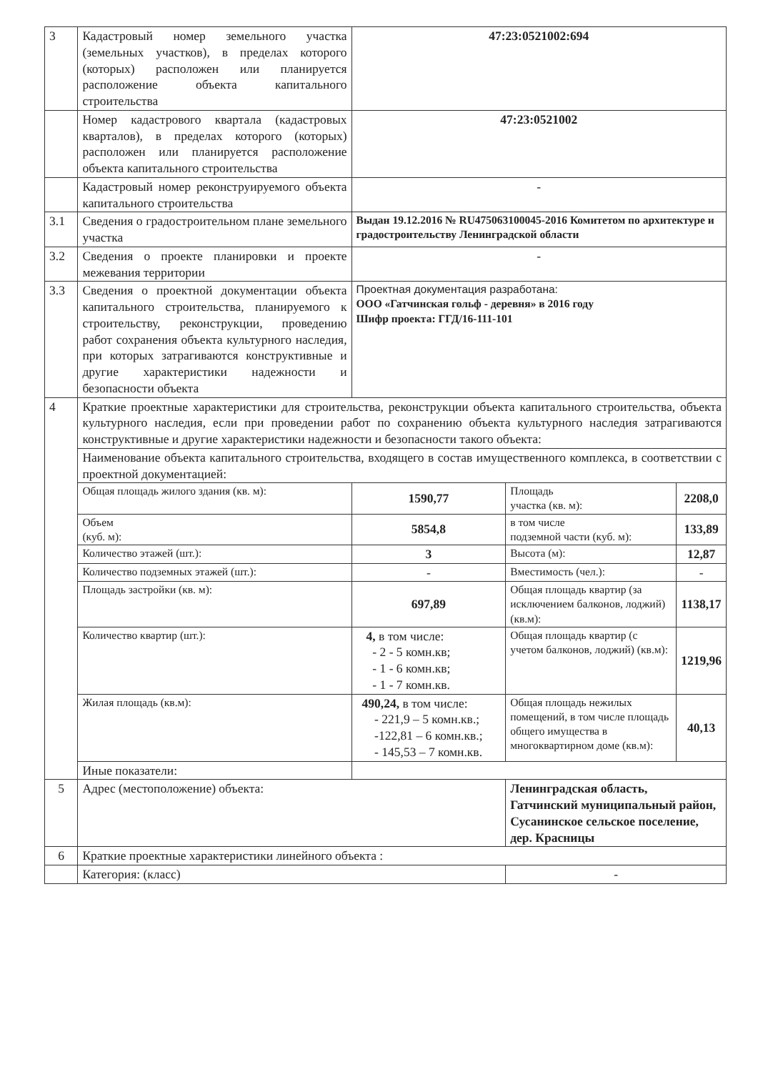| 3 | Кадастровый номер земельного участка (земельных участков), в пределах которого (которых) расположен или планируется расположение объекта капитального строительства | 47:23:0521002:694 | | |
| | Номер кадастрового квартала (кадастровых кварталов), в пределах которого (которых) расположен или планируется расположение объекта капитального строительства | 47:23:0521002 | | |
| | Кадастровый номер реконструируемого объекта капитального строительства | - | | |
| 3.1 | Сведения о градостроительном плане земельного участка | Выдан 19.12.2016 № RU475063100045-2016 Комитетом по архитектуре и градостроительству Ленинградской области | | |
| 3.2 | Сведения о проекте планировки и проекте межевания территории | - | | |
| 3.3 | Сведения о проектной документации объекта капитального строительства, планируемого к строительству, реконструкции, проведению работ сохранения объекта культурного наследия, при которых затрагиваются конструктивные и другие характеристики надежности и безопасности объекта | Проектная документация разработана: ООО «Гатчинская гольф - деревня» в 2016 году Шифр проекта: ГГД/16-111-101 | | |
| 4 | Краткие проектные характеристики для строительства, реконструкции объекта капитального строительства, объекта культурного наследия, если при проведении работ по сохранению объекта культурного наследия затрагиваются конструктивные и другие характеристики надежности и безопасности такого объекта: | | | |
| | Наименование объекта капитального строительства, входящего в состав имущественного комплекса, в соответствии с проектной документацией: | | | |
| | Общая площадь жилого здания (кв. м): | 1590,77 | Площадь участка (кв. м): | 2208,0 |
| | Объем (куб. м): | 5854,8 | в том числе подземной части (куб. м): | 133,89 |
| | Количество этажей (шт.): | 3 | Высота (м): | 12,87 |
| | Количество подземных этажей (шт.): | - | Вместимость (чел.): | - |
| | Площадь застройки (кв. м): | 697,89 | Общая площадь квартир (за исключением балконов, лоджий) (кв.м): | 1138,17 |
| | Количество квартир (шт.): | 4, в том числе: - 2 - 5 комн.кв; - 1 - 6 комн.кв; - 1 - 7 комн.кв. | Общая площадь квартир (с учетом балконов, лоджий) (кв.м): | 1219,96 |
| | Жилая площадь (кв.м): | 490,24, в том числе: - 221,9 – 5 комн.кв.; -122,81 – 6 комн.кв.; - 145,53 – 7 комн.кв. | Общая площадь нежилых помещений, в том числе площадь общего имущества в многоквартирном доме (кв.м): | 40,13 |
| | Иные показатели: | | | |
| 5 | Адрес (местоположение) объекта: | | Ленинградская область, Гатчинский муниципальный район, Сусанинское сельское поселение, дер. Красницы | |
| 6 | Краткие проектные характеристики линейного объекта : | | | |
| | Категория: (класс) | | - | |